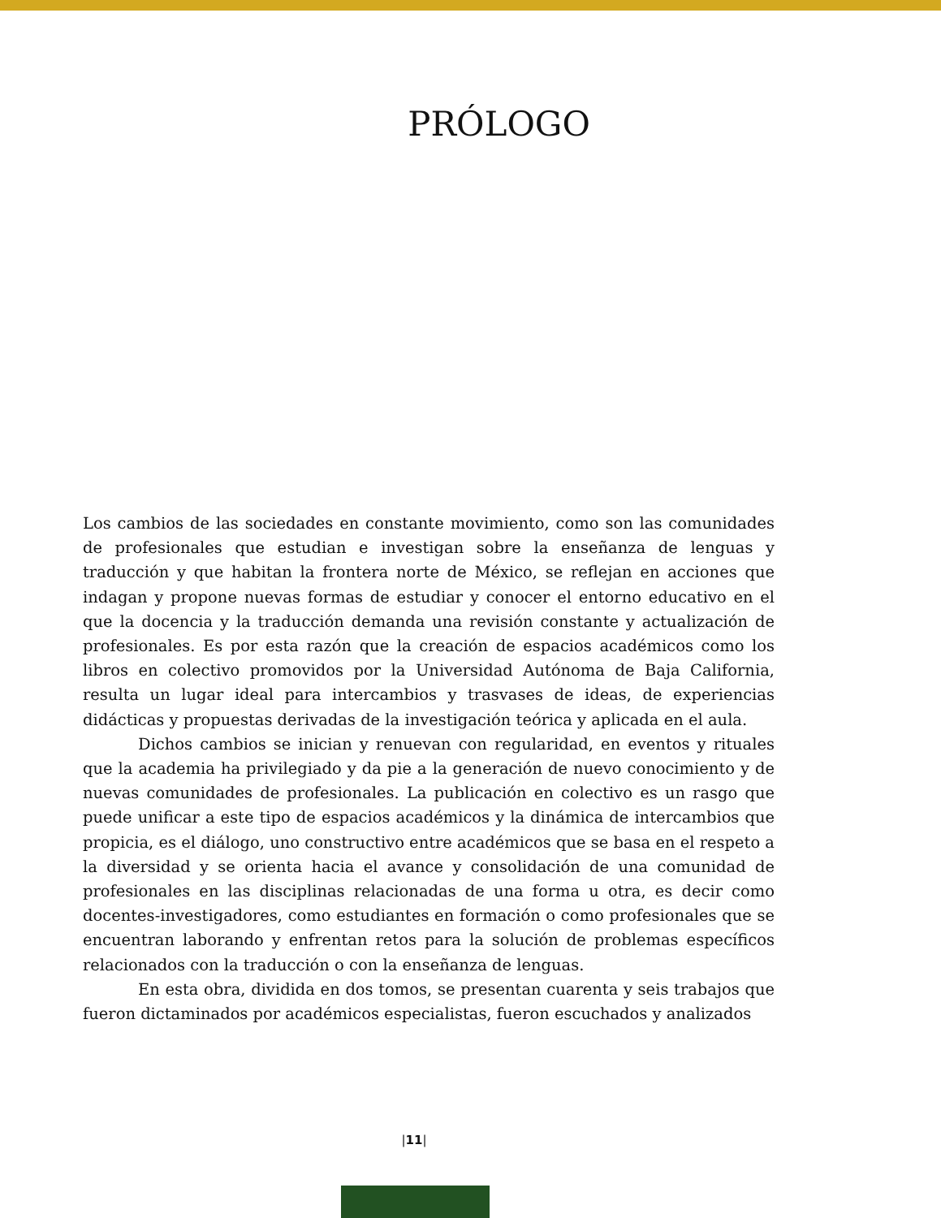PRÓLOGO
Los cambios de las sociedades en constante movimiento, como son las comunidades de profesionales que estudian e investigan sobre la enseñanza de lenguas y traducción y que habitan la frontera norte de México, se reflejan en acciones que indagan y propone nuevas formas de estudiar y conocer el entorno educativo en el que la docencia y la traducción demanda una revisión constante y actualización de profesionales. Es por esta razón que la creación de espacios académicos como los libros en colectivo promovidos por la Universidad Autónoma de Baja California, resulta un lugar ideal para intercambios y trasvases de ideas, de experiencias didácticas y propuestas derivadas de la investigación teórica y aplicada en el aula.
Dichos cambios se inician y renuevan con regularidad, en eventos y rituales que la academia ha privilegiado y da pie a la generación de nuevo conocimiento y de nuevas comunidades de profesionales. La publicación en colectivo es un rasgo que puede unificar a este tipo de espacios académicos y la dinámica de intercambios que propicia, es el diálogo, uno constructivo entre académicos que se basa en el respeto a la diversidad y se orienta hacia el avance y consolidación de una comunidad de profesionales en las disciplinas relacionadas de una forma u otra, es decir como docentes-investigadores, como estudiantes en formación o como profesionales que se encuentran laborando y enfrentan retos para la solución de problemas específicos relacionados con la traducción o con la enseñanza de lenguas.
En esta obra, dividida en dos tomos, se presentan cuarenta y seis trabajos que fueron dictaminados por académicos especialistas, fueron escuchados y analizados
|11|